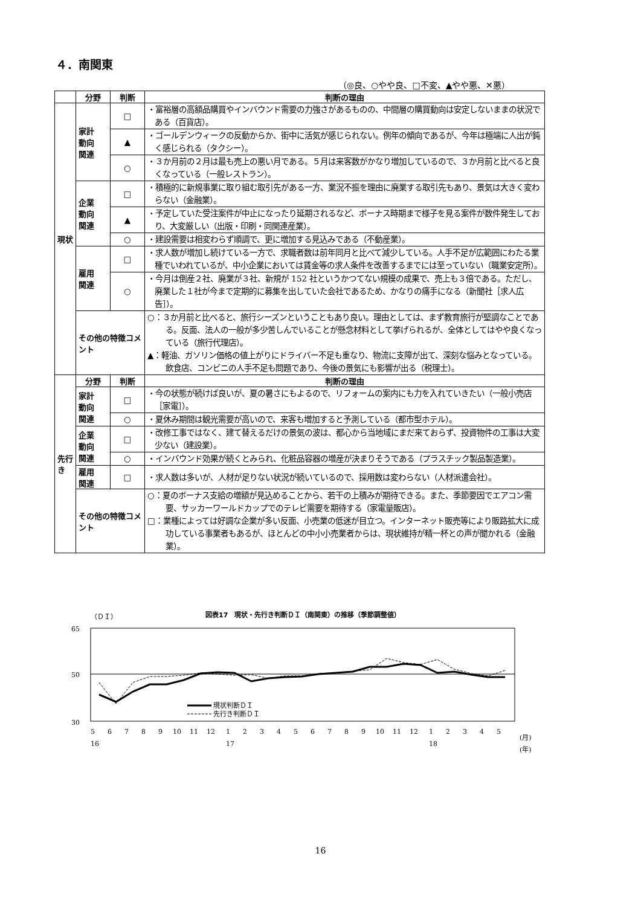４．南関東
（◎良、○やや良、□不変、▲やや悪、✕悪）
| | 分野 | 判断 | 判断の理由 |
| --- | --- | --- | --- |
| 現状 | 家計 動向 関連 | □ | ・富裕層の高額品購買やインバウンド需要の力強さがあるものの、中間層の購買動向は安定しないままの状況である（百貨店）。 |
| | | ▲ | ・ゴールデンウィークの反動からか、街中に活気が感じられない。例年の傾向であるが、今年は極端に人出が鈍く感じられる（タクシー）。 |
| | | ○ | ・３か月前の２月は最も売上の悪い月である。５月は来客数がかなり増加しているので、３か月前と比べると良くなっている（一般レストラン）。 |
| | 企業 動向 関連 | □ | ・積極的に新規事業に取り組む取引先がある一方、業況不振を理由に廃業する取引先もあり、景気は大きく変わらない（金融業）。 |
| | | ▲ | ・予定していた受注案件が中止になったり延期されるなど、ボーナス時期まで様子を見る案件が数件発生しており、大変厳しい（出版・印刷・同関連産業）。 |
| | | ○ | ・建設需要は相変わらず順調で、更に増加する見込みである（不動産業）。 |
| | 雇用 関連 | □ | ・求人数が増加し続けている一方で、求職者数は前年同月と比べて減少している。人手不足が広範囲にわたる業種でいわれているが、中小企業においては賃金等の求人条件を改善するまでには至っていない（職業安定所）。 |
| | | ○ | ・今月は倒産２社、廃業が３社、新規が 152 社というかつてない規模の成果で、売上も３倍である。ただし、廃業した１社が今まで定期的に募集を出していた会社であるため、かなりの痛手になる（新聞社［求人広告］）。 |
| | その他の特徴コメント | | ○：３か月前と比べると、旅行シーズンということもあり良い。理由としては、まず教育旅行が堅調なことである。反面、法人の一般が多少苦しんでいることが懸念材料として挙げられるが、全体としてはやや良くなっている（旅行代理店）。 ▲：軽油、ガソリン価格の値上がりにドライバー不足も重なり、物流に支障が出て、深刻な悩みとなっている。飲食店、コンビニの人手不足も問題であり、今後の景気にも影響が出る（税理士）。 |
| 先行き | 分野 | 判断 | 判断の理由 |
| | 家計 動向 関連 | □ | ・今の状態が続けば良いが、夏の暑さにもよるので、リフォームの案内にも力を入れていきたい（一般小売店［家電］）。 |
| | | ○ | ・夏休み期間は観光需要が高いので、来客も増加すると予測している（都市型ホテル）。 |
| | 企業 動向 関連 | □ | ・改修工事ではなく、建て替えるだけの景気の波は、都心から当地域にまだ来ておらず、投資物件の工事は大変少ない（建設業）。 |
| | | ○ | ・インバウンド効果が続くとみられ、化粧品容器の増産が決まりそうである（プラスチック製品製造業）。 |
| | 雇用 関連 | □ | ・求人数は多いが、人材が足りない状況が続いているので、採用数は変わらない（人材派遣会社）。 |
| | その他の特徴コメント | | ○：夏のボーナス支給の増額が見込めることから、若干の上積みが期待できる。また、季節要因でエアコン需要、サッカーワールドカップでのテレビ需要を期待する（家電量販店）。 □：業種によっては好調な企業が多い反面、小売業の低迷が目立つ。インターネット販売等により販路拡大に成功している事業者もあるが、ほとんどの中小小売業者からは、現状維持が精一杯との声が聞かれる（金融業）。 |
（ＤＩ）
図表17　現状・先行き判断ＤＩ（南関東）の推移（季節調整値）
65
50
30
現状判断ＤＩ
先行き判断ＤＩ
5
6
7
8
9
10
11
12
1
2
3
4
5
6
7
8
9
10
11
12
1
2
3
4
5
(月)
16
17
18
(年)
16